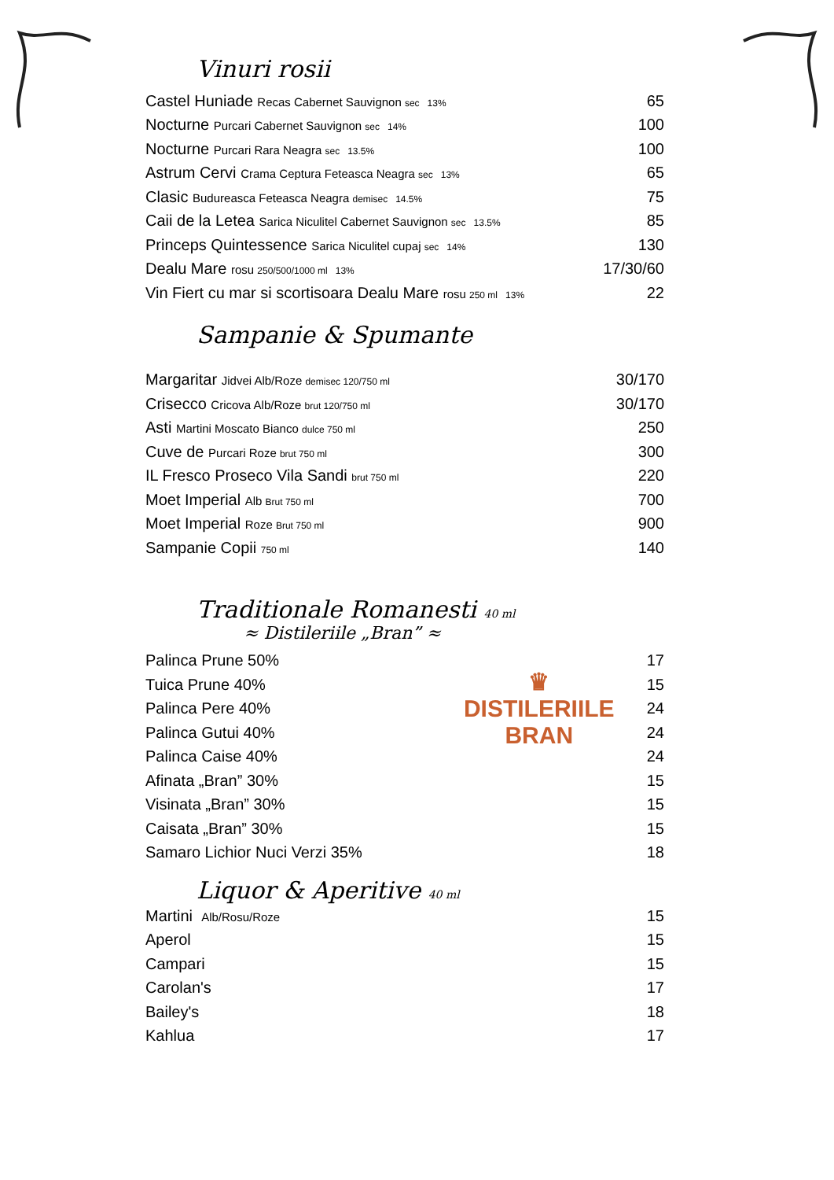Vinuri rosii
| Castel Huniade Recas Cabernet Sauvignon sec 13% | 65 |
| Nocturne Purcari Cabernet Sauvignon sec 14% | 100 |
| Nocturne Purcari Rara Neagra sec 13.5% | 100 |
| Astrum Cervi Crama Ceptura Feteasca Neagra sec 13% | 65 |
| Clasic Budureasca Feteasca Neagra demisec 14.5% | 75 |
| Caii de la Letea Sarica Niculitel Cabernet Sauvignon sec 13.5% | 85 |
| Princeps Quintessence Sarica Niculitel cupaj sec 14% | 130 |
| Dealu Mare rosu 250/500/1000 ml 13% | 17/30/60 |
| Vin Fiert cu mar si scortisoara Dealu Mare rosu 250 ml 13% | 22 |
Sampanie & Spumante
| Margaritar Jidvei Alb/Roze demisec 120/750 ml | 30/170 |
| Crisecco Cricova Alb/Roze brut 120/750 ml | 30/170 |
| Asti Martini Moscato Bianco dulce 750 ml | 250 |
| Cuve de Purcari Roze brut 750 ml | 300 |
| IL Fresco Proseco Vila Sandi brut 750 ml | 220 |
| Moet Imperial Alb Brut 750 ml | 700 |
| Moet Imperial Roze Brut 750 ml | 900 |
| Sampanie Copii 750 ml | 140 |
Traditionale Romanesti 40 ml
≈ Distileriile „Bran” ≈
| Palinca Prune 50% | ♛ DISTILERIILE BRAN | 17 |
| Tuica Prune 40% | | 15 |
| Palinca Pere 40% | | 24 |
| Palinca Gutui 40% | | 24 |
| Palinca Caise 40% | | 24 |
| Afinata „Bran” 30% | | 15 |
| Visinata „Bran” 30% | | 15 |
| Caisata „Bran” 30% | | 15 |
| Samaro Lichior Nuci Verzi 35% | | 18 |
Liquor & Aperitive 40 ml
| Martini Alb/Rosu/Roze | 15 |
| Aperol | 15 |
| Campari | 15 |
| Carolan's | 17 |
| Bailey's | 18 |
| Kahlua | 17 |